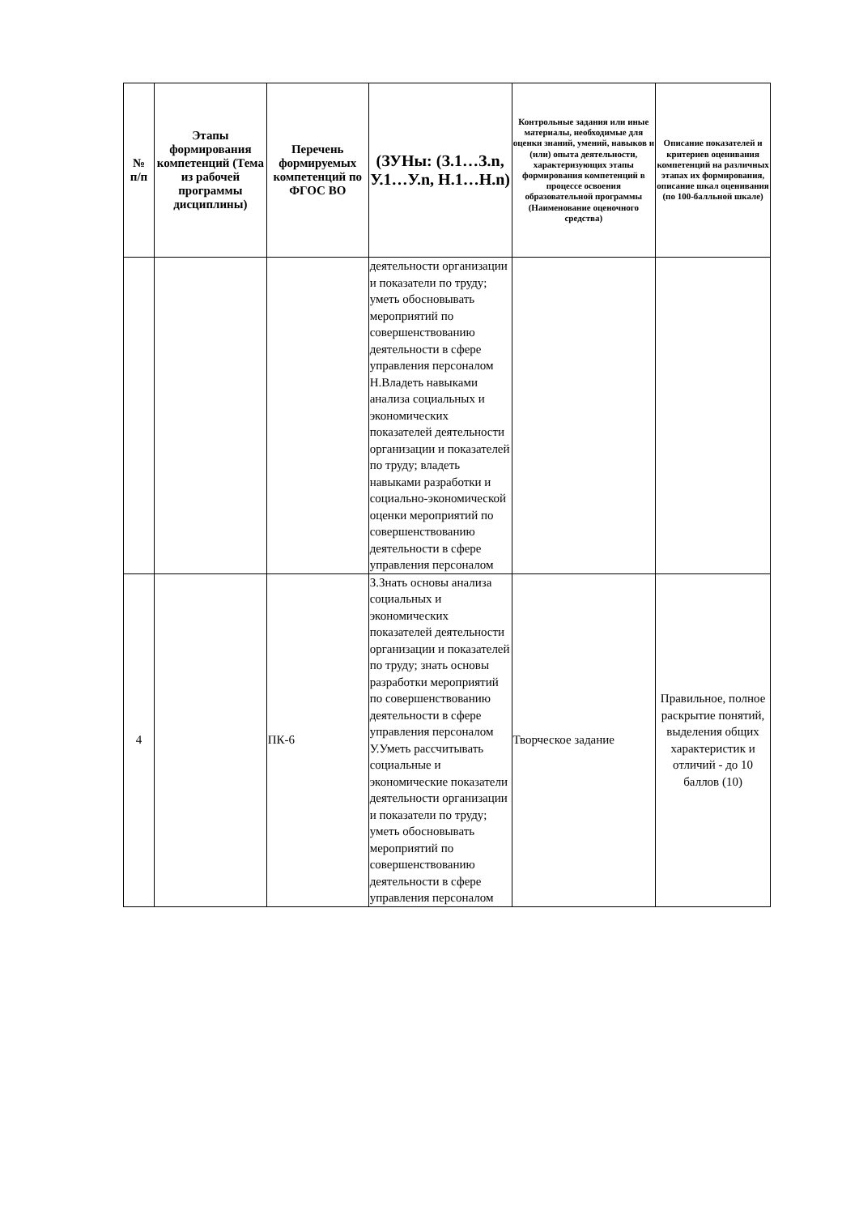| № п/п | Этапы формирования компетенций (Тема из рабочей программы дисциплины) | Перечень формируемых компетенций по ФГОС ВО | (ЗУНы: (З.1…З.n, У.1…У.n, Н.1…Н.n) | Контрольные задания или иные материалы, необходимые для оценки знаний, умений, навыков и (или) опыта деятельности, характеризующих этапы формирования компетенций в процессе освоения образовательной программы (Наименование оценочного средства) | Описание показателей и критериев оценивания компетенций на различных этапах их формирования, описание шкал оценивания (по 100-балльной шкале) |
| --- | --- | --- | --- | --- | --- |
| | | | деятельности организации и показатели по труду; уметь обосновывать мероприятий по совершенствованию деятельности в сфере управления персоналом Н.Владеть навыками анализа социальных и экономических показателей деятельности организации и показателей по труду; владеть навыками разработки и социально-экономической оценки мероприятий по совершенствованию деятельности в сфере управления персоналом | | |
| 4 | | ПК-6 | З.Знать основы анализа социальных и экономических показателей деятельности организации и показателей по труду; знать основы разработки мероприятий по совершенствованию деятельности в сфере управления персоналом У.Уметь рассчитывать социальные и экономические показатели деятельности организации и показатели по труду; уметь обосновывать мероприятий по совершенствованию деятельности в сфере управления персоналом | Творческое задание | Правильное, полное раскрытие понятий, выделения общих характеристик и отличий - до 10 баллов (10) |